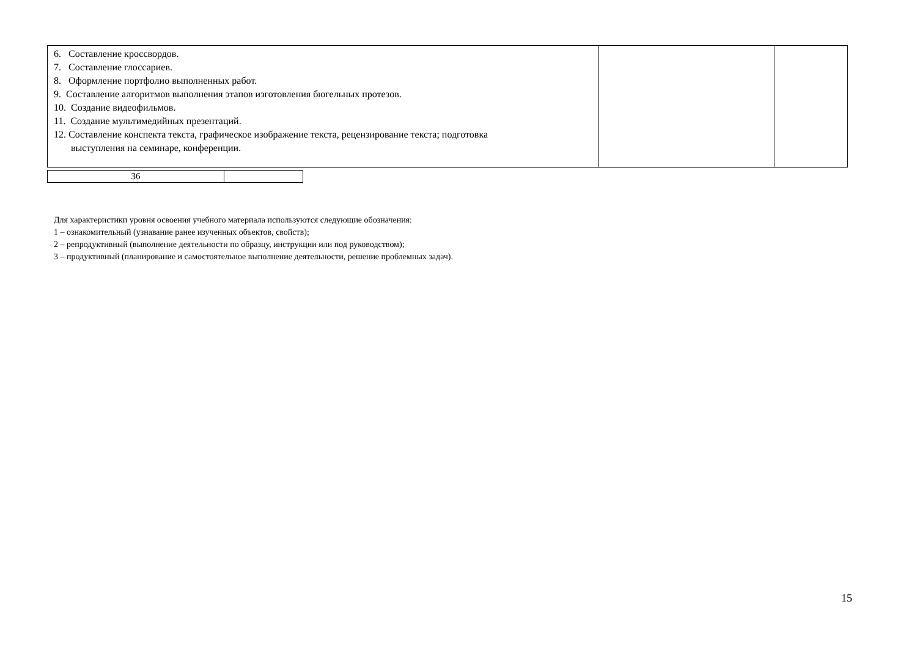| 6. Составление кроссвордов. 7. Составление глоссариев. 8. Оформление портфолио выполненных работ. 9. Составление алгоритмов выполнения этапов изготовления бюгельных протезов. 10. Создание видеофильмов. 11. Создание мультимедийных презентаций. 12. Составление конспекта текста, графическое изображение текста, рецензирование текста; подготовка выступления на семинаре, конференции. | | |
| 36 | |
Для характеристики уровня освоения учебного материала используются следующие обозначения:
1 – ознакомительный (узнавание ранее изученных объектов, свойств);
2 – репродуктивный (выполнение деятельности по образцу, инструкции или под руководством);
3 – продуктивный (планирование и самостоятельное выполнение деятельности, решение проблемных задач).
15